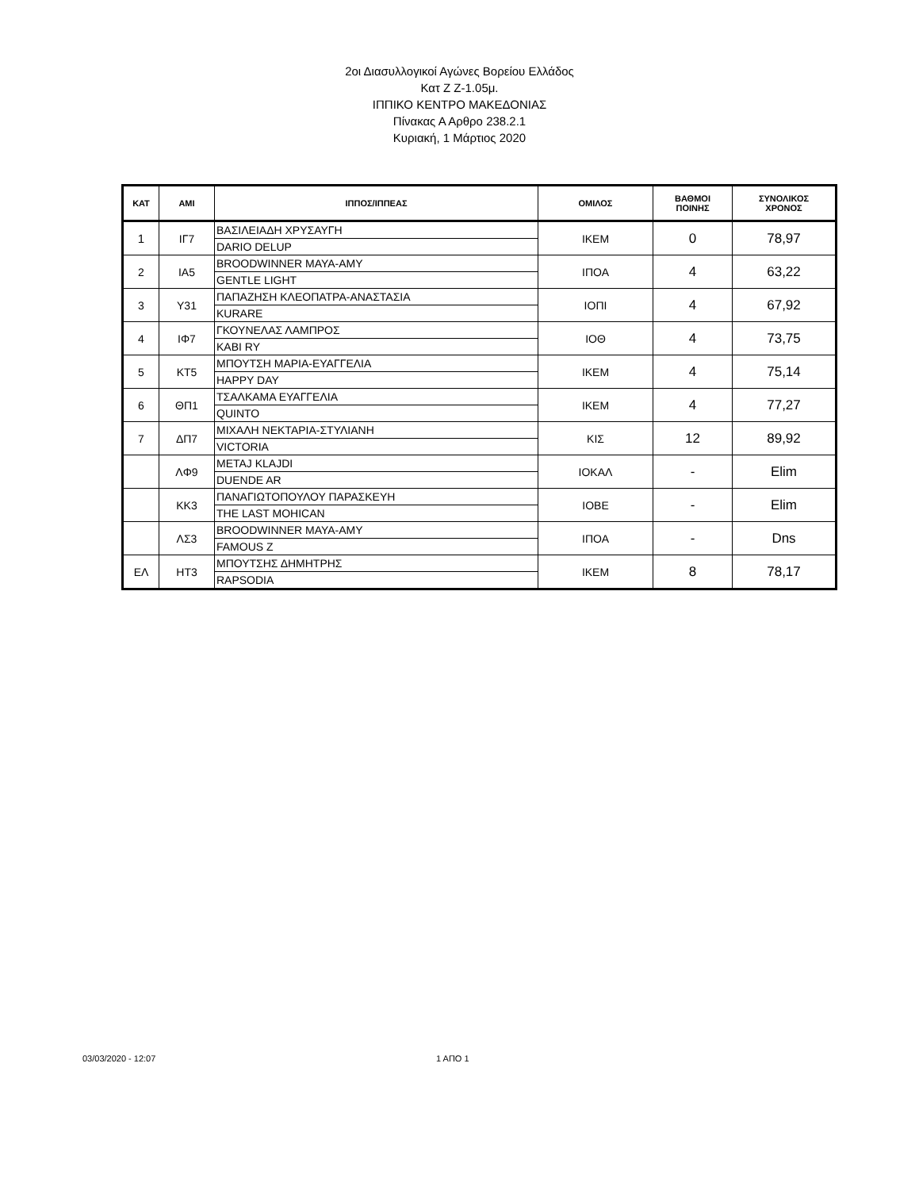2οι Διασυλλογικοί Αγώνες Βορείου Ελλάδος
Κατ Ζ Ζ-1.05μ.
ΙΠΠΙΚΟ ΚΕΝΤΡΟ ΜΑΚΕΔΟΝΙΑΣ
Πίνακας Α Αρθρο 238.2.1
Κυριακή, 1 Μάρτιος 2020
| ΚΑΤ | ΑΜΙ | ΙΠΠΟΣ/ΙΠΠΕΑΣ | ΟΜΙΛΟΣ | ΒΑΘΜΟΙ ΠΟΙΝΗΣ | ΣΥΝΟΛΙΚΟΣ ΧΡΟΝΟΣ |
| --- | --- | --- | --- | --- | --- |
| 1 | ΙΓ7 | ΒΑΣΙΛΕΙΑΔΗ ΧΡΥΣΑΥΓΗ | ΙΚΕΜ | 0 | 78,97 |
| | | DARIO DELUP | | | |
| 2 | ΙΑ5 | BROODWINNER MAYA-AMY | ΙΠΟΑ | 4 | 63,22 |
| | | GENTLE LIGHT | | | |
| 3 | Υ31 | ΠΑΠΑΖΗΣΗ ΚΛΕΟΠΑΤΡΑ-ΑΝΑΣΤΑΣΙΑ | ΙΟΠΙ | 4 | 67,92 |
| | | KURARE | | | |
| 4 | ΙΦ7 | ΓΚΟΥΝΕΛΑΣ ΛΑΜΠΡΟΣ | ΙΟΘ | 4 | 73,75 |
| | | KABI RY | | | |
| 5 | ΚΤ5 | ΜΠΟΥΤΣΗ ΜΑΡΙΑ-ΕΥΑΓΓΕΛΙΑ | ΙΚΕΜ | 4 | 75,14 |
| | | HAPPY DAY | | | |
| 6 | ΘΠ1 | ΤΣΑΛΚΑΜΑ ΕΥΑΓΓΕΛΙΑ | ΙΚΕΜ | 4 | 77,27 |
| | | QUINTO | | | |
| 7 | ΔΠ7 | ΜΙΧΑΛΗ ΝΕΚΤΑΡΙΑ-ΣΤΥΛΙΑΝΗ | ΚΙΣ | 12 | 89,92 |
| | | VICTORIA | | | |
| | ΛΦ9 | METAJ KLAJDI | ΙΟΚΑΛ | - | Elim |
| | | DUENDE AR | | | |
| | ΚΚ3 | ΠΑΝΑΓΙΩΤΟΠΟΥΛΟΥ ΠΑΡΑΣΚΕΥΗ | ΙΟΒΕ | - | Elim |
| | | THE LAST MOHICAN | | | |
| | ΛΣ3 | BROODWINNER MAYA-AMY | ΙΠΟΑ | - | Dns |
| | | FAMOUS Z | | | |
| ΕΛ | ΗΤ3 | ΜΠΟΥΤΣΗΣ ΔΗΜΗΤΡΗΣ | ΙΚΕΜ | 8 | 78,17 |
| | | RAPSODIA | | | |
03/03/2020 - 12:07 1 ΑΠΟ 1